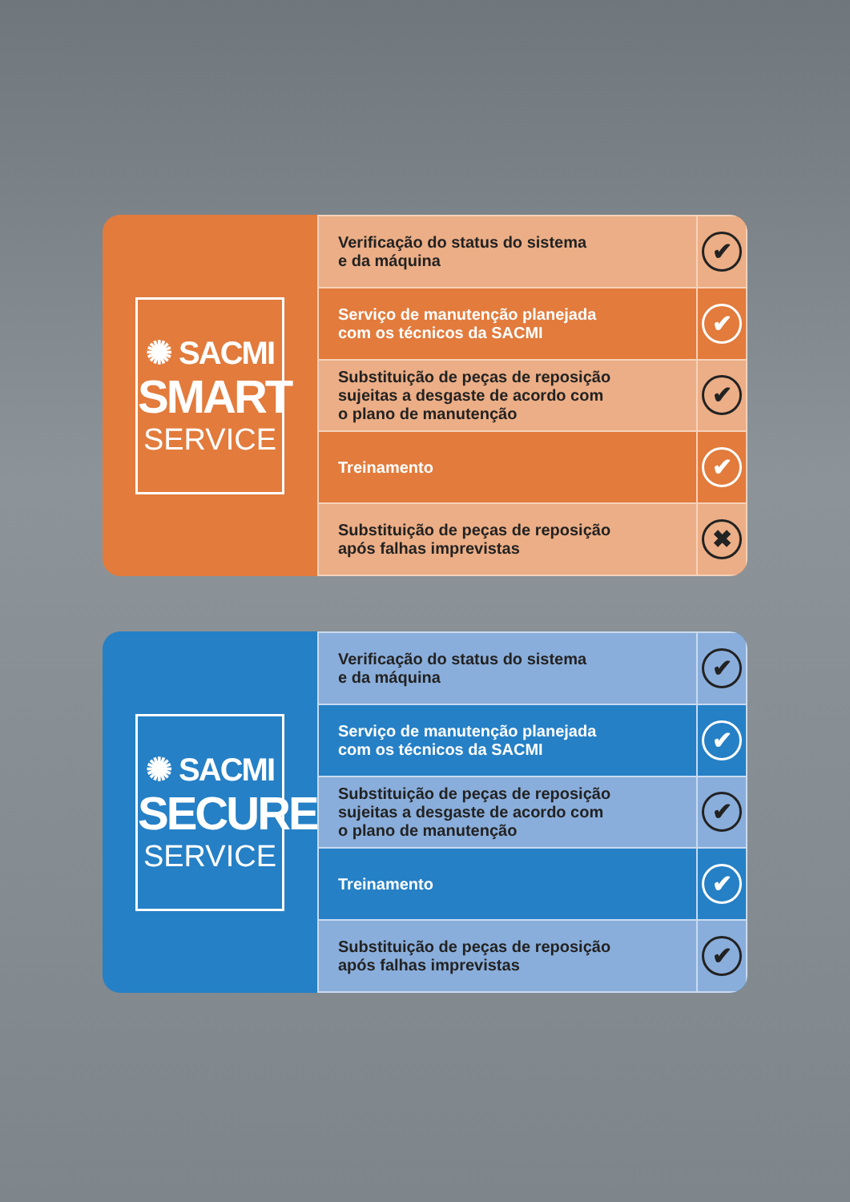✺ SACMI
SMART
SERVICE
| Verificação do status do sistema e da máquina | ✔ |
| Serviço de manutenção planejada com os técnicos da SACMI | ✔ |
| Substituição de peças de reposição sujeitas a desgaste de acordo com o plano de manutenção | ✔ |
| Treinamento | ✔ |
| Substituição de peças de reposição após falhas imprevistas | ✖ |
✺ SACMI
SECURE
SERVICE
| Verificação do status do sistema e da máquina | ✔ |
| Serviço de manutenção planejada com os técnicos da SACMI | ✔ |
| Substituição de peças de reposição sujeitas a desgaste de acordo com o plano de manutenção | ✔ |
| Treinamento | ✔ |
| Substituição de peças de reposição após falhas imprevistas | ✔ |